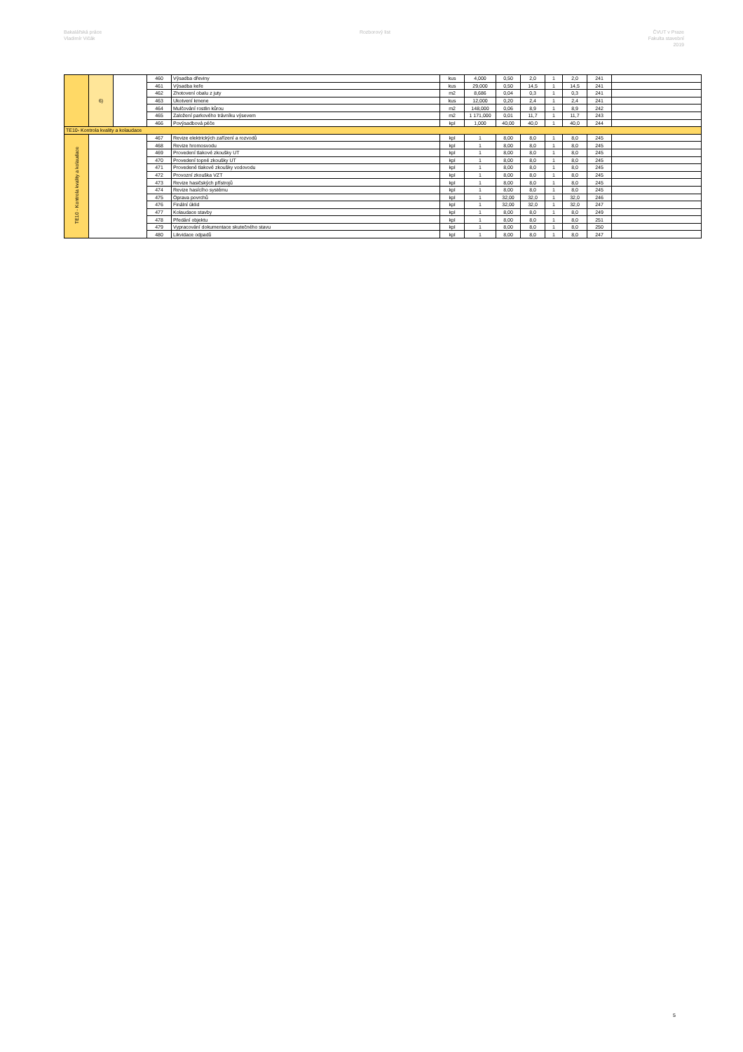Bakalářská práce
Vladimír Vičák
Rozborový list ČVUT v Praze
Fakulta stavební
2019
| | 6) | | 460 | Výsadba dřeviny | kus | 4,000 | 0,50 | 2,0 | 1 | 2,0 | 241 | |
| | | | 461 | Výsadba keře | kus | 29,000 | 0,50 | 14,5 | 1 | 14,5 | 241 | |
| | | | 462 | Zhotovení obalu z juty | m2 | 8,686 | 0,04 | 0,3 | 1 | 0,3 | 241 | |
| | | | 463 | Ukotvení kmene | kus | 12,000 | 0,20 | 2,4 | 1 | 2,4 | 241 | |
| | | | 464 | Mulčování rostlin kůrou | m2 | 148,000 | 0,06 | 8,9 | 1 | 8,9 | 242 | |
| | | | 465 | Založení parkového trávníku výsevem | m2 | 1 171,000 | 0,01 | 11,7 | 1 | 11,7 | 243 | |
| | | | 466 | Povýsadbová péče | kpl | 1,000 | 40,00 | 40,0 | 1 | 40,0 | 244 | |
| TE10- Kontrola kvality a kolaudace | | | | | | | | | | | | |
| TE10 - Kontrola kvality a kolaudace | | | 467 | Revize elektrických zařízení a rozvodů | kpl | 1 | 8,00 | 8,0 | 1 | 8,0 | 245 | |
| | | | 468 | Revize hromosvodu | kpl | 1 | 8,00 | 8,0 | 1 | 8,0 | 245 | |
| | | | 469 | Provedení tlakové zkoušky UT | kpl | 1 | 8,00 | 8,0 | 1 | 8,0 | 245 | |
| | | | 470 | Provedení topné zkoušky UT | kpl | 1 | 8,00 | 8,0 | 1 | 8,0 | 245 | |
| | | | 471 | Provedené tlakové zkoušky vodovodu | kpl | 1 | 8,00 | 8,0 | 1 | 8,0 | 245 | |
| | | | 472 | Provozní zkouška VZT | kpl | 1 | 8,00 | 8,0 | 1 | 8,0 | 245 | |
| | | | 473 | Revize hasičských přístrojů | kpl | 1 | 8,00 | 8,0 | 1 | 8,0 | 245 | |
| | | | 474 | Revize hasícího systému | kpl | 1 | 8,00 | 8,0 | 1 | 8,0 | 245 | |
| | | | 475 | Oprava povrchů | kpl | 1 | 32,00 | 32,0 | 1 | 32,0 | 246 | |
| | | | 476 | Finální úklid | kpl | 1 | 32,00 | 32,0 | 1 | 32,0 | 247 | |
| | | | 477 | Kolaudace stavby | kpl | 1 | 8,00 | 8,0 | 1 | 8,0 | 249 | |
| | | | 478 | Předání objektu | kpl | 1 | 8,00 | 8,0 | 1 | 8,0 | 251 | |
| | | | 479 | Vypracování dokumentace skutečného stavu | kpl | 1 | 8,00 | 8,0 | 1 | 8,0 | 250 | |
| | | | 480 | Likvidace odpadů | kpl | 1 | 8,00 | 8,0 | 1 | 8,0 | 247 | |
5